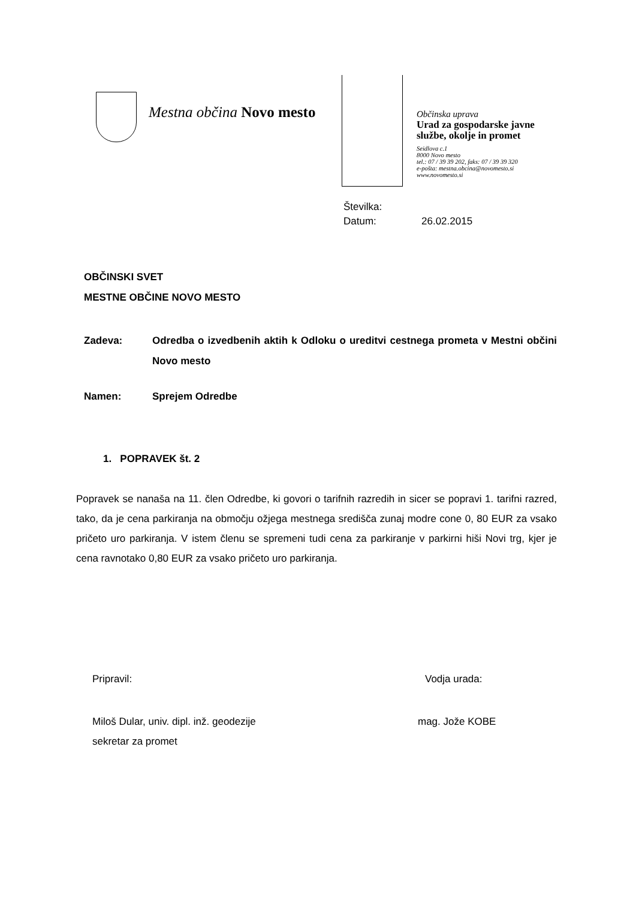Mestna občina Novo mesto
Občinska uprava
Urad za gospodarske javne
službe, okolje in promet
Seidlova c.1
8000 Novo mesto
tel.: 07 / 39 39 202, faks: 07 / 39 39 320
e-pošta: mestna.obcina@novomesto.si
www.novomesto.si
Številka:
Datum: 26.02.2015
OBČINSKI SVET
MESTNE OBČINE NOVO MESTO
Zadeva: Odredba o izvedbenih aktih k Odloku o ureditvi cestnega prometa v Mestni občini Novo mesto
Namen: Sprejem Odredbe
1. POPRAVEK št. 2
Popravek se nanaša na 11. člen Odredbe, ki govori o tarifnih razredih in sicer se popravi 1. tarifni razred, tako, da je cena parkiranja na območju ožjega mestnega središča zunaj modre cone 0, 80 EUR za vsako pričeto uro parkiranja. V istem členu se spremeni tudi cena za parkiranje v parkirni hiši Novi trg, kjer je cena ravnotako 0,80 EUR za vsako pričeto uro parkiranja.
Pripravil: Vodja urada:
Miloš Dular, univ. dipl. inž. geodezije
sekretar za promet
mag. Jože KOBE